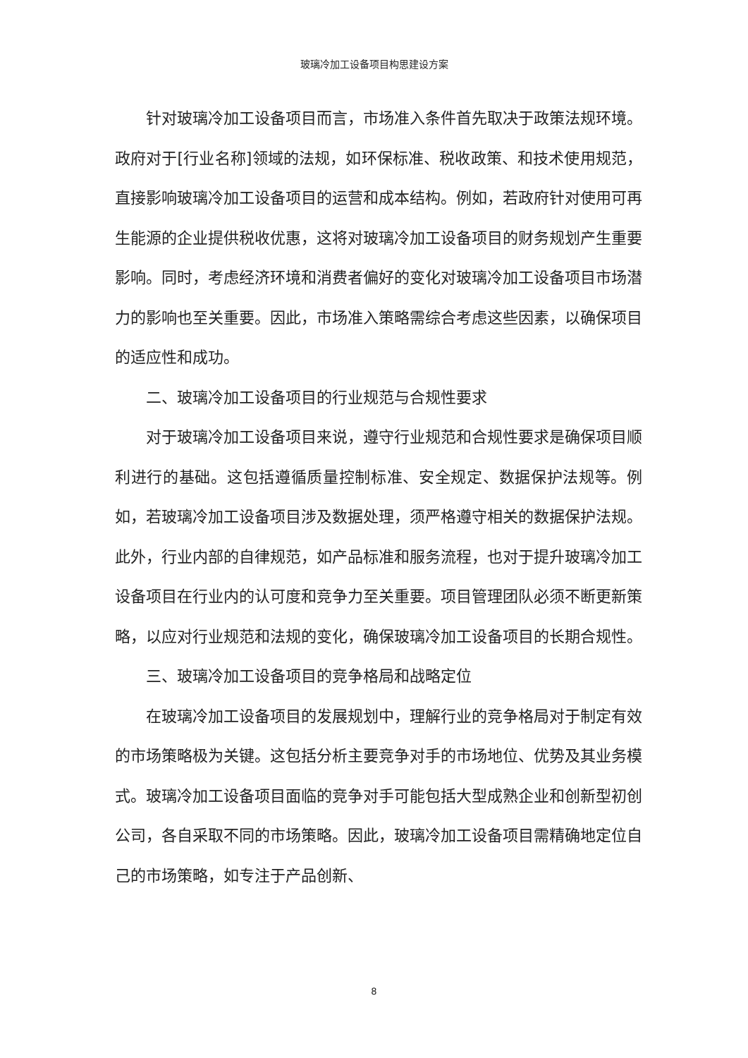玻璃冷加工设备项目构思建设方案
针对玻璃冷加工设备项目而言，市场准入条件首先取决于政策法规环境。政府对于[行业名称]领域的法规，如环保标准、税收政策、和技术使用规范，直接影响玻璃冷加工设备项目的运营和成本结构。例如，若政府针对使用可再生能源的企业提供税收优惠，这将对玻璃冷加工设备项目的财务规划产生重要影响。同时，考虑经济环境和消费者偏好的变化对玻璃冷加工设备项目市场潜力的影响也至关重要。因此，市场准入策略需综合考虑这些因素，以确保项目的适应性和成功。
二、玻璃冷加工设备项目的行业规范与合规性要求
对于玻璃冷加工设备项目来说，遵守行业规范和合规性要求是确保项目顺利进行的基础。这包括遵循质量控制标准、安全规定、数据保护法规等。例如，若玻璃冷加工设备项目涉及数据处理，须严格遵守相关的数据保护法规。此外，行业内部的自律规范，如产品标准和服务流程，也对于提升玻璃冷加工设备项目在行业内的认可度和竞争力至关重要。项目管理团队必须不断更新策略，以应对行业规范和法规的变化，确保玻璃冷加工设备项目的长期合规性。
三、玻璃冷加工设备项目的竞争格局和战略定位
在玻璃冷加工设备项目的发展规划中，理解行业的竞争格局对于制定有效的市场策略极为关键。这包括分析主要竞争对手的市场地位、优势及其业务模式。玻璃冷加工设备项目面临的竞争对手可能包括大型成熟企业和创新型初创公司，各自采取不同的市场策略。因此，玻璃冷加工设备项目需精确地定位自己的市场策略，如专注于产品创新、
8